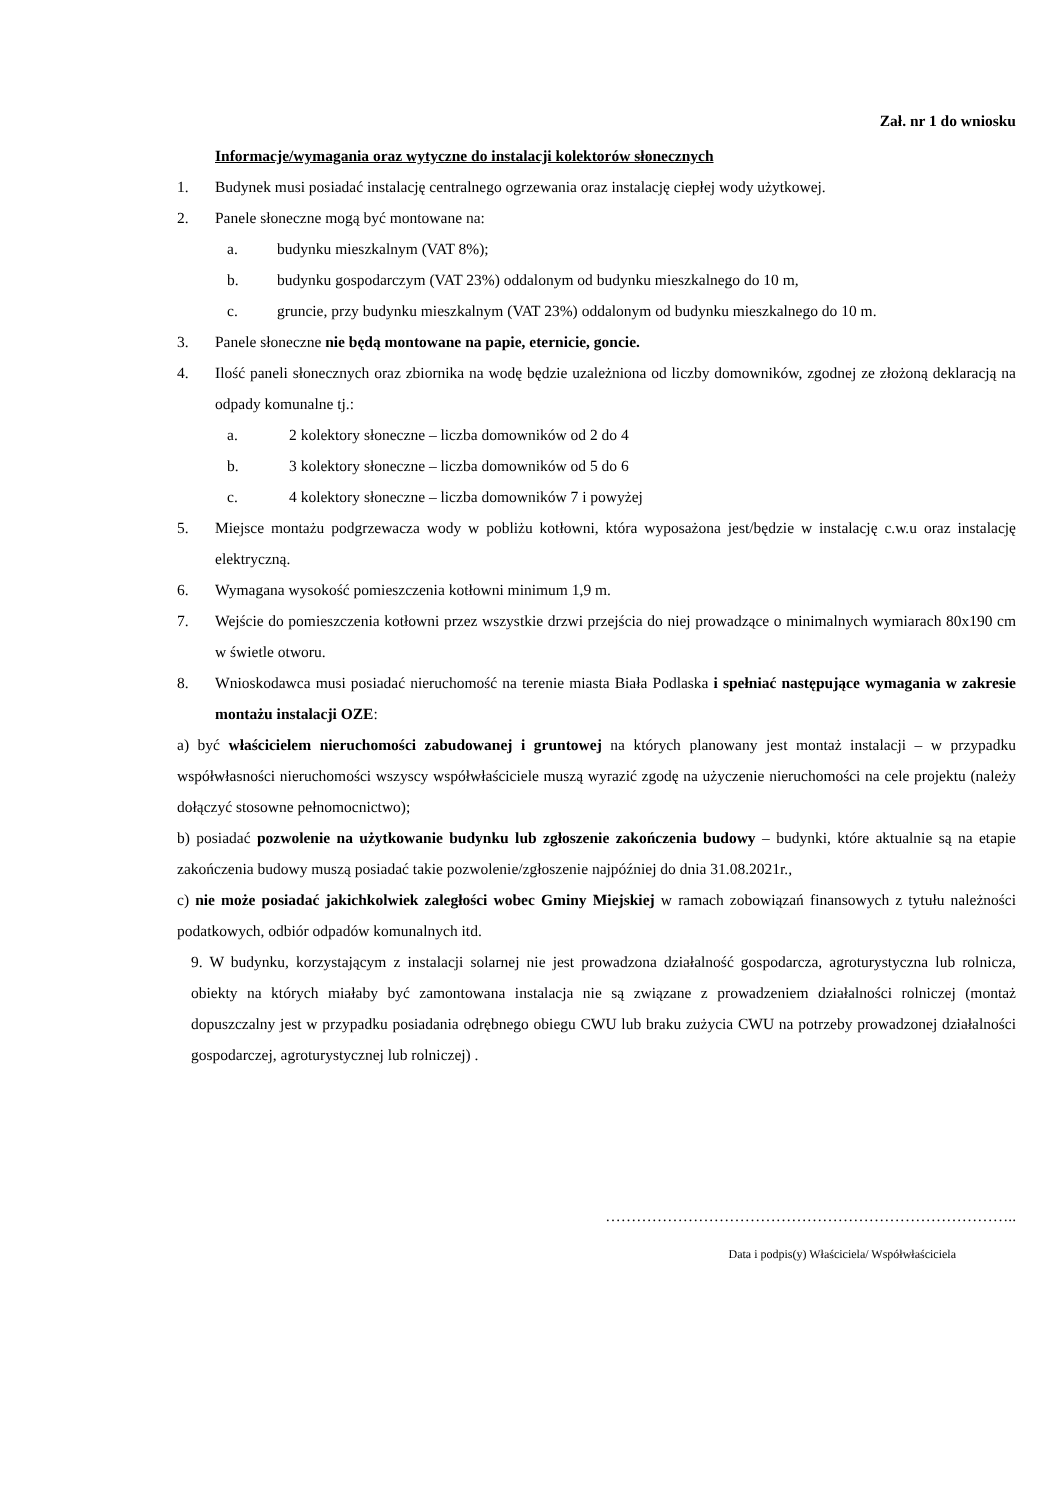Zał. nr 1 do wniosku
Informacje/wymagania oraz wytyczne do instalacji kolektorów słonecznych
1. Budynek musi posiadać instalację centralnego ogrzewania oraz instalację ciepłej wody użytkowej.
2. Panele słoneczne mogą być montowane na:
a. budynku mieszkalnym (VAT 8%);
b. budynku gospodarczym (VAT 23%) oddalonym od budynku mieszkalnego do 10 m,
c. gruncie, przy budynku mieszkalnym (VAT 23%) oddalonym od budynku mieszkalnego do 10 m.
3. Panele słoneczne nie będą montowane na papie, eternicie, goncie.
4. Ilość paneli słonecznych oraz zbiornika na wodę będzie uzależniona od liczby domowników, zgodnej ze złożoną deklaracją na odpady komunalne tj.:
a. 2 kolektory słoneczne – liczba domowników od 2 do 4
b. 3 kolektory słoneczne – liczba domowników od 5 do 6
c. 4 kolektory słoneczne – liczba domowników 7 i powyżej
5. Miejsce montażu podgrzewacza wody w pobliżu kotłowni, która wyposażona jest/będzie w instalację c.w.u oraz instalację elektryczną.
6. Wymagana wysokość pomieszczenia kotłowni minimum 1,9 m.
7. Wejście do pomieszczenia kotłowni przez wszystkie drzwi przejścia do niej prowadzące o minimalnych wymiarach 80x190 cm w świetle otworu.
8. Wnioskodawca musi posiadać nieruchomość na terenie miasta Biała Podlaska i spełniać następujące wymagania w zakresie montażu instalacji OZE:
a) być właścicielem nieruchomości zabudowanej i gruntowej na których planowany jest montaż instalacji – w przypadku współwłasności nieruchomości wszyscy współwłaściciele muszą wyrazić zgodę na użyczenie nieruchomości na cele projektu (należy dołączyć stosowne pełnomocnictwo);
b) posiadać pozwolenie na użytkowanie budynku lub zgłoszenie zakończenia budowy – budynki, które aktualnie są na etapie zakończenia budowy muszą posiadać takie pozwolenie/zgłoszenie najpóźniej do dnia 31.08.2021r.,
c) nie może posiadać jakichkolwiek zaległości wobec Gminy Miejskiej w ramach zobowiązań finansowych z tytułu należności podatkowych, odbiór odpadów komunalnych itd.
9. W budynku, korzystającym z instalacji solarnej nie jest prowadzona działalność gospodarcza, agroturystyczna lub rolnicza, obiekty na których miałaby być zamontowana instalacja nie są związane z prowadzeniem działalności rolniczej (montaż dopuszczalny jest w przypadku posiadania odrębnego obiegu CWU lub braku zużycia CWU na potrzeby prowadzonej działalności gospodarczej, agroturystycznej lub rolniczej) .
……………………………………………………………………..
Data i podpis(y) Właściciela/ Współwłaściciela